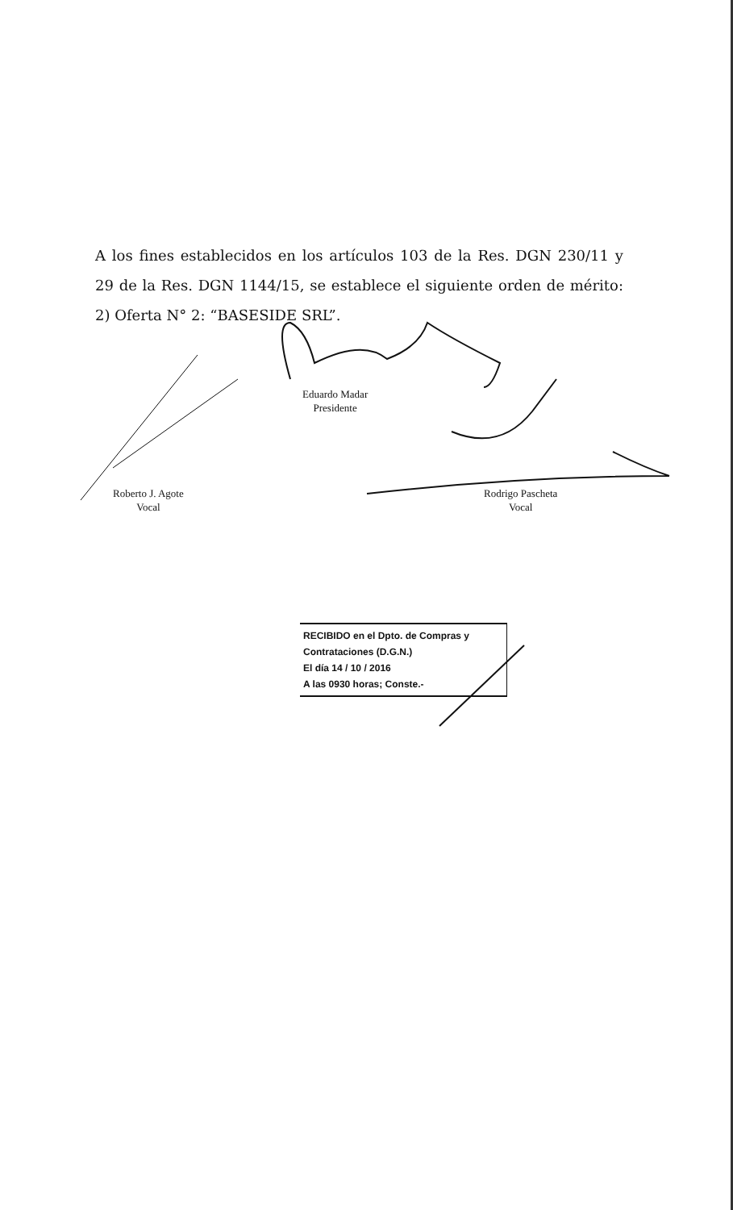A los fines establecidos en los artículos 103 de la Res. DGN 230/11 y 29 de la Res. DGN 1144/15, se establece el siguiente orden de mérito: 2) Oferta N° 2: “BASESIDE SRL”.
Eduardo Madar
Presidente
Roberto J. Agote
Vocal
Rodrigo Pascheta
Vocal
RECIBIDO en el Dpto. de Compras y
Contrataciones (D.G.N.)
El día 14 / 10 / 2016
A las 0930 horas; Conste.-